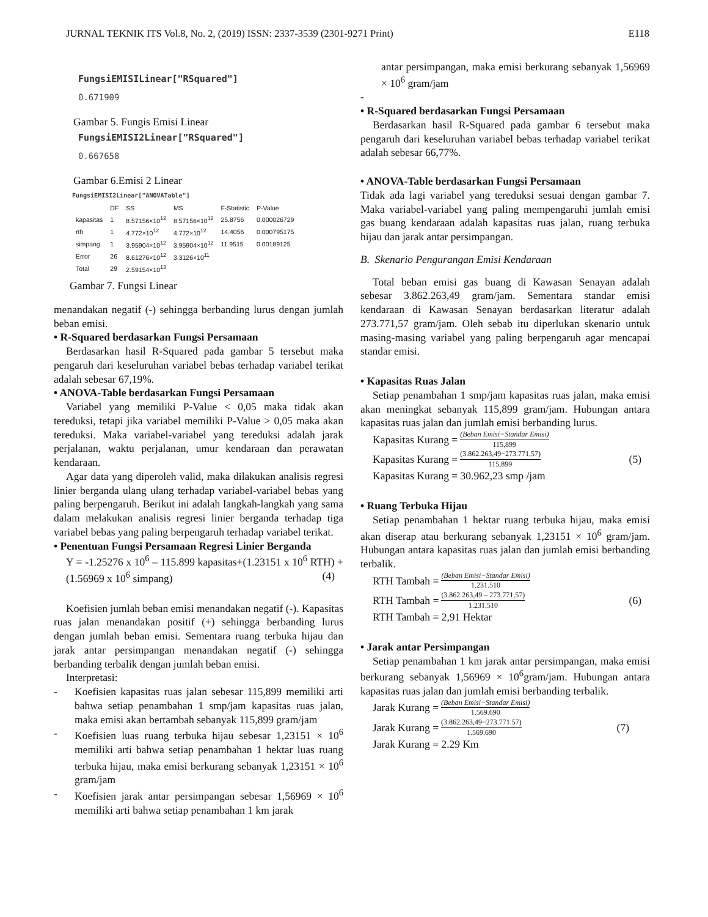JURNAL TEKNIK ITS Vol.8, No. 2, (2019) ISSN: 2337-3539 (2301-9271 Print) E118
FungsiEMISILinear["RSquared"]
0.671909
Gambar 5. Fungis Emisi Linear
FungsiEMISI2Linear["RSquared"]
0.667658
Gambar 6.Emisi 2 Linear
FungsiEMISI2Linear["ANOVATable"]
| | DF | SS | MS | F-Statistic | P-Value |
| --- | --- | --- | --- | --- | --- |
| kapasitas | 1 | 8.57156×10<sup>12</sup> | 8.57156×10<sup>12</sup> | 25.8756 | 0.000026729 |
| rth | 1 | 4.772×10<sup>12</sup> | 4.772×10<sup>12</sup> | 14.4056 | 0.000795175 |
| simpang | 1 | 3.95904×10<sup>12</sup> | 3.95904×10<sup>12</sup> | 11.9515 | 0.00189125 |
| Error | 26 | 8.61276×10<sup>12</sup> | 3.3126×10<sup>11</sup> | | |
| Total | 29 | 2.59154×10<sup>13</sup> | | | |
Gambar 7. Fungsi Linear
menandakan negatif (-) sehingga berbanding lurus dengan jumlah beban emisi.
• R-Squared berdasarkan Fungsi Persamaan
Berdasarkan hasil R-Squared pada gambar 5 tersebut maka pengaruh dari keseluruhan variabel bebas terhadap variabel terikat adalah sebesar 67,19%.
• ANOVA-Table berdasarkan Fungsi Persamaan
Variabel yang memiliki P-Value < 0,05 maka tidak akan tereduksi, tetapi jika variabel memiliki P-Value > 0,05 maka akan tereduksi. Maka variabel-variabel yang tereduksi adalah jarak perjalanan, waktu perjalanan, umur kendaraan dan perawatan kendaraan.
Agar data yang diperoleh valid, maka dilakukan analisis regresi linier berganda ulang ulang terhadap variabel-variabel bebas yang paling berpengaruh. Berikut ini adalah langkah-langkah yang sama dalam melakukan analisis regresi linier berganda terhadap tiga variabel bebas yang paling berpengaruh terhadap variabel terikat.
• Penentuan Fungsi Persamaan Regresi Linier Berganda
Y = -1.25276 x 10<sup>6</sup> – 115.899 kapasitas+(1.23151 x 10<sup>6</sup> RTH) + (1.56969 x 10<sup>6</sup> simpang) (4)
Koefisien jumlah beban emisi menandakan negatif (-). Kapasitas ruas jalan menandakan positif (+) sehingga berbanding lurus dengan jumlah beban emisi. Sementara ruang terbuka hijau dan jarak antar persimpangan menandakan negatif (-) sehingga berbanding terbalik dengan jumlah beban emisi.
Interpretasi:
- Koefisien kapasitas ruas jalan sebesar 115,899 memiliki arti bahwa setiap penambahan 1 smp/jam kapasitas ruas jalan, maka emisi akan bertambah sebanyak 115,899 gram/jam
- Koefisien luas ruang terbuka hijau sebesar 1,23151 × 10<sup>6</sup> memiliki arti bahwa setiap penambahan 1 hektar luas ruang terbuka hijau, maka emisi berkurang sebanyak 1,23151 × 10<sup>6</sup> gram/jam
- Koefisien jarak antar persimpangan sebesar 1,56969 × 10<sup>6</sup> memiliki arti bahwa setiap penambahan 1 km jarak
antar persimpangan, maka emisi berkurang sebanyak 1,56969 × 10<sup>6</sup> gram/jam
-
• R-Squared berdasarkan Fungsi Persamaan
Berdasarkan hasil R-Squared pada gambar 6 tersebut maka pengaruh dari keseluruhan variabel bebas terhadap variabel terikat adalah sebesar 66,77%.
• ANOVA-Table berdasarkan Fungsi Persamaan
Tidak ada lagi variabel yang tereduksi sesuai dengan gambar 7. Maka variabel-variabel yang paling mempengaruhi jumlah emisi gas buang kendaraan adalah kapasitas ruas jalan, ruang terbuka hijau dan jarak antar persimpangan.
B. Skenario Pengurangan Emisi Kendaraan
Total beban emisi gas buang di Kawasan Senayan adalah sebesar 3.862.263,49 gram/jam. Sementara standar emisi kendaraan di Kawasan Senayan berdasarkan literatur adalah 273.771,57 gram/jam. Oleh sebab itu diperlukan skenario untuk masing-masing variabel yang paling berpengaruh agar mencapai standar emisi.
• Kapasitas Ruas Jalan
Setiap penambahan 1 smp/jam kapasitas ruas jalan, maka emisi akan meningkat sebanyak 115,899 gram/jam. Hubungan antara kapasitas ruas jalan dan jumlah emisi berbanding lurus.
Kapasitas Kurang = (Beban Emisi−Standar Emisi) 115,899
Kapasitas Kurang = (3.862.263,49−273.771,57) 115,899 (5)
Kapasitas Kurang = 30.962,23 smp /jam
• Ruang Terbuka Hijau
Setiap penambahan 1 hektar ruang terbuka hijau, maka emisi akan diserap atau berkurang sebanyak 1,23151 × 10<sup>6</sup> gram/jam. Hubungan antara kapasitas ruas jalan dan jumlah emisi berbanding terbalik.
RTH Tambah = (Beban Emisi−Standar Emisi) 1.231.510
RTH Tambah = (3.862.263,49 – 273.771,57) 1.231.510 (6)
RTH Tambah = 2,91 Hektar
• Jarak antar Persimpangan
Setiap penambahan 1 km jarak antar persimpangan, maka emisi berkurang sebanyak 1,56969 × 10<sup>6</sup>gram/jam. Hubungan antara kapasitas ruas jalan dan jumlah emisi berbanding terbalik.
Jarak Kurang = (Beban Emisi−Standar Emisi) 1.569.690
Jarak Kurang = (3.862.263,49−273.771.57) 1.569.690 (7)
Jarak Kurang = 2.29 Km